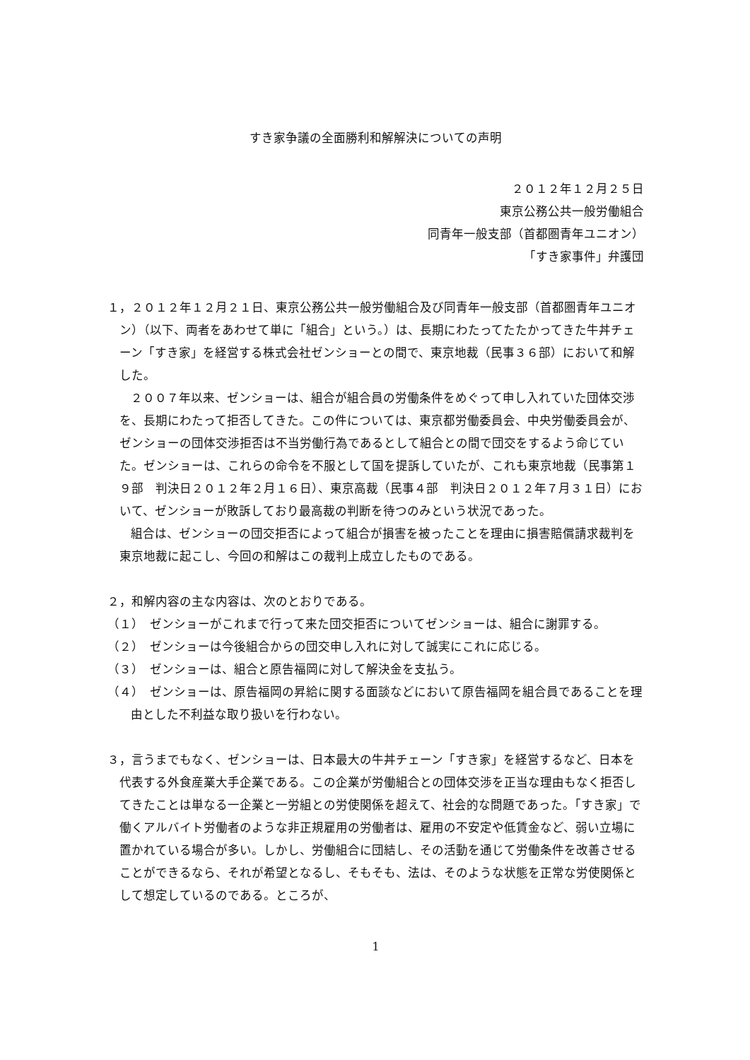すき家争議の全面勝利和解解決についての声明
２０１２年１２月２５日
東京公務公共一般労働組合
同青年一般支部（首都圏青年ユニオン）
「すき家事件」弁護団
１，２０１２年１２月２１日、東京公務公共一般労働組合及び同青年一般支部（首都圏青年ユニオン）（以下、両者をあわせて単に「組合」という。）は、長期にわたってたたかってきた牛丼チェーン「すき家」を経営する株式会社ゼンショーとの間で、東京地裁（民事３６部）において和解した。
２００７年以来、ゼンショーは、組合が組合員の労働条件をめぐって申し入れていた団体交渉を、長期にわたって拒否してきた。この件については、東京都労働委員会、中央労働委員会が、ゼンショーの団体交渉拒否は不当労働行為であるとして組合との間で団交をするよう命じていた。ゼンショーは、これらの命令を不服として国を提訴していたが、これも東京地裁（民事第１９部　判決日２０１２年２月１６日）、東京高裁（民事４部　判決日２０１２年７月３１日）において、ゼンショーが敗訴しており最高裁の判断を待つのみという状況であった。
組合は、ゼンショーの団交拒否によって組合が損害を被ったことを理由に損害賠償請求裁判を東京地裁に起こし、今回の和解はこの裁判上成立したものである。
２，和解内容の主な内容は、次のとおりである。
（１）　ゼンショーがこれまで行って来た団交拒否についてゼンショーは、組合に謝罪する。
（２）　ゼンショーは今後組合からの団交申し入れに対して誠実にこれに応じる。
（３）　ゼンショーは、組合と原告福岡に対して解決金を支払う。
（４）　ゼンショーは、原告福岡の昇給に関する面談などにおいて原告福岡を組合員であることを理由とした不利益な取り扱いを行わない。
３，言うまでもなく、ゼンショーは、日本最大の牛丼チェーン「すき家」を経営するなど、日本を代表する外食産業大手企業である。この企業が労働組合との団体交渉を正当な理由もなく拒否してきたことは単なる一企業と一労組との労使関係を超えて、社会的な問題であった。「すき家」で働くアルバイト労働者のような非正規雇用の労働者は、雇用の不安定や低賃金など、弱い立場に置かれている場合が多い。しかし、労働組合に団結し、その活動を通じて労働条件を改善させることができるなら、それが希望となるし、そもそも、法は、そのような状態を正常な労使関係として想定しているのである。ところが、
1